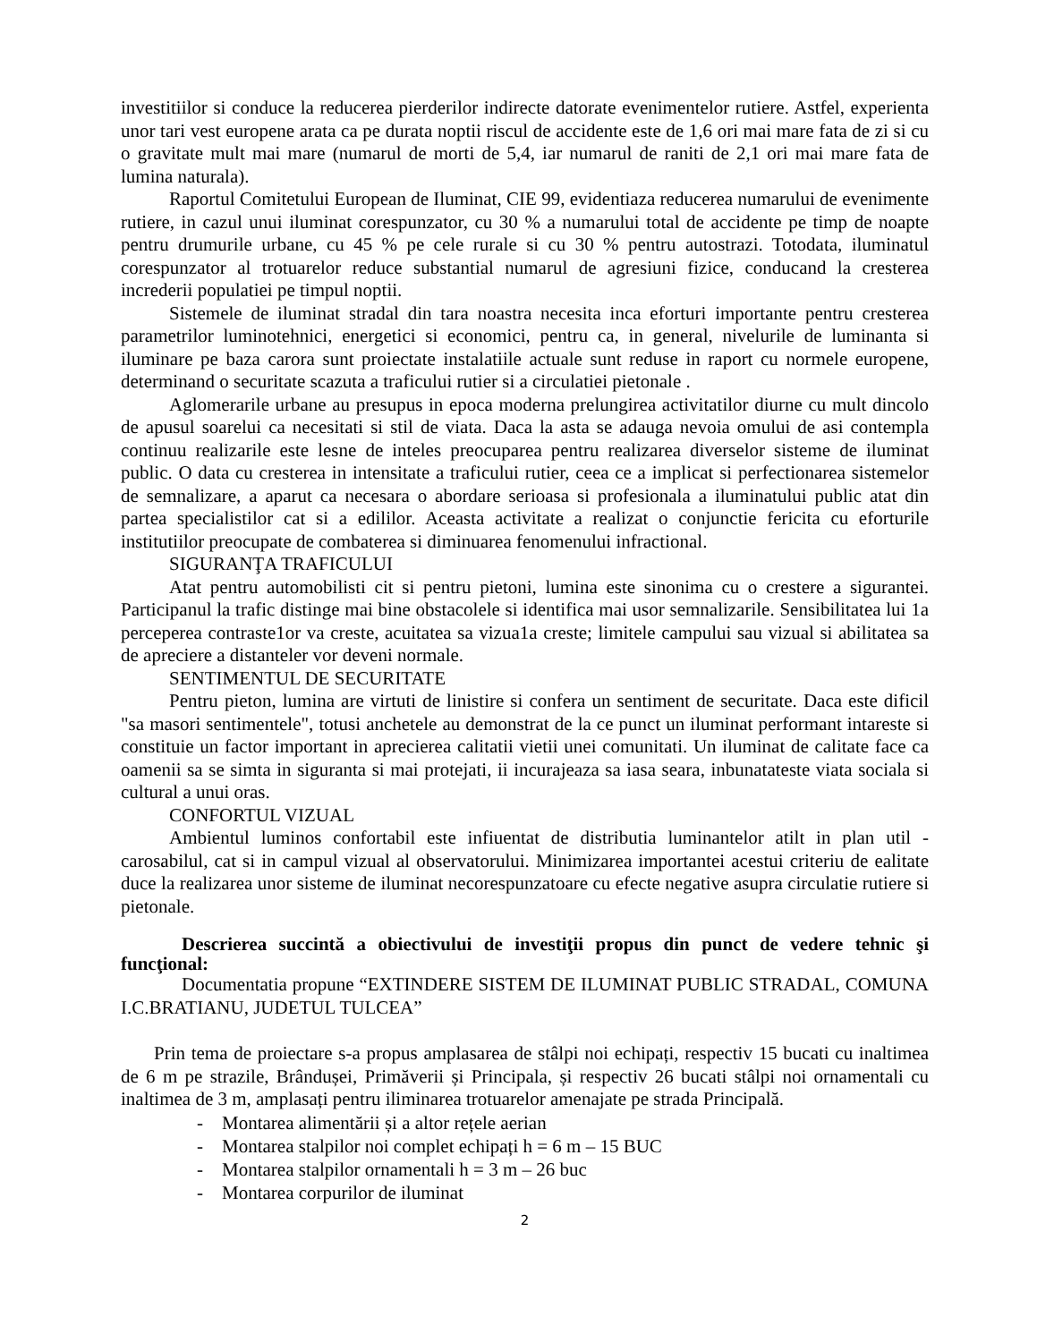investitiilor si conduce la reducerea pierderilor indirecte datorate evenimentelor rutiere. Astfel, experienta unor tari vest europene arata ca pe durata noptii riscul de accidente este de 1,6 ori mai mare fata de zi si cu o gravitate mult mai mare (numarul de morti de 5,4, iar numarul de raniti de 2,1 ori mai mare fata de lumina naturala).
Raportul Comitetului European de Iluminat, CIE 99, evidentiaza reducerea numarului de evenimente rutiere, in cazul unui iluminat corespunzator, cu 30 % a numarului total de accidente pe timp de noapte pentru drumurile urbane, cu 45 % pe cele rurale si cu 30 % pentru autostrazi. Totodata, iluminatul corespunzator al trotuarelor reduce substantial numarul de agresiuni fizice, conducand la cresterea increderii populatiei pe timpul noptii.
Sistemele de iluminat stradal din tara noastra necesita inca eforturi importante pentru cresterea parametrilor luminotehnici, energetici si economici, pentru ca, in general, nivelurile de luminanta si iluminare pe baza carora sunt proiectate instalatiile actuale sunt reduse in raport cu normele europene, determinand o securitate scazuta a traficului rutier si a circulatiei pietonale .
Aglomerarile urbane au presupus in epoca moderna prelungirea activitatilor diurne cu mult dincolo de apusul soarelui ca necesitati si stil de viata. Daca la asta se adauga nevoia omului de asi contempla continuu realizarile este lesne de inteles preocuparea pentru realizarea diverselor sisteme de iluminat public. O data cu cresterea in intensitate a traficului rutier, ceea ce a implicat si perfectionarea sistemelor de semnalizare, a aparut ca necesara o abordare serioasa si profesionala a iluminatului public atat din partea specialistilor cat si a edililor. Aceasta activitate a realizat o conjunctie fericita cu eforturile institutiilor preocupate de combaterea si diminuarea fenomenului infractional.
SIGURANŢA TRAFICULUI
Atat pentru automobilisti cit si pentru pietoni, lumina este sinonima cu o crestere a sigurantei. Participanul la trafic distinge mai bine obstacolele si identifica mai usor semnalizarile. Sensibilitatea lui 1a perceperea contraste1or va creste, acuitatea sa vizua1a creste; limitele campului sau vizual si abilitatea sa de apreciere a distanteler vor deveni normale.
SENTIMENTUL DE SECURITATE
Pentru pieton, lumina are virtuti de linistire si confera un sentiment de securitate. Daca este dificil "sa masori sentimentele", totusi anchetele au demonstrat de la ce punct un iluminat performant intareste si constituie un factor important in aprecierea calitatii vietii unei comunitati. Un iluminat de calitate face ca oamenii sa se simta in siguranta si mai protejati, ii incurajeaza sa iasa seara, inbunatateste viata sociala si cultural a unui oras.
CONFORTUL VIZUAL
Ambientul luminos confortabil este infiuentat de distributia luminantelor atilt in plan util - carosabilul, cat si in campul vizual al observatorului. Minimizarea importantei acestui criteriu de ealitate duce la realizarea unor sisteme de iluminat necorespunzatoare cu efecte negative asupra circulatie rutiere si pietonale.
Descrierea succintă a obiectivului de investiţii propus din punct de vedere tehnic şi funcţional:
Documentatia propune “EXTINDERE SISTEM DE ILUMINAT PUBLIC STRADAL, COMUNA I.C.BRATIANU, JUDETUL TULCEA”
Prin tema de proiectare s-a propus amplasarea de stâlpi noi echipați, respectiv 15 bucati cu inaltimea de 6 m pe strazile, Brândușei, Primăverii și Principala, și respectiv 26 bucati stâlpi noi ornamentali cu inaltimea de 3 m, amplasați pentru iliminarea trotuarelor amenajate pe strada Principală.
- Montarea alimentării și a altor rețele aerian
- Montarea stalpilor noi complet echipați h = 6 m – 15 BUC
- Montarea stalpilor ornamentali h = 3 m – 26 buc
- Montarea corpurilor de iluminat
2